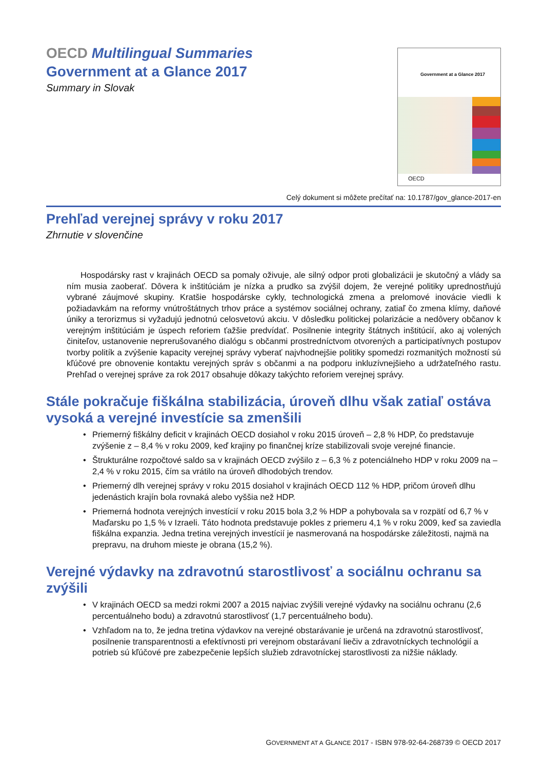OECD Multilingual Summaries
Government at a Glance 2017
Summary in Slovak
Government at a Glance 2017
OECD
Celý dokument si môžete prečítať na: 10.1787/gov_glance-2017-en
Prehľad verejnej správy v roku 2017
Zhrnutie v slovenčine
Hospodársky rast v krajinách OECD sa pomaly oživuje, ale silný odpor proti globalizácii je skutočný a vlády sa ním musia zaoberať. Dôvera k inštitúciám je nízka a prudko sa zvýšil dojem, že verejné politiky uprednostňujú vybrané záujmové skupiny. Kratšie hospodárske cykly, technologická zmena a prelomové inovácie viedli k požiadavkám na reformy vnútroštátnych trhov práce a systémov sociálnej ochrany, zatiaľ čo zmena klímy, daňové úniky a terorizmus si vyžadujú jednotnú celosvetovú akciu. V dôsledku politickej polarizácie a nedôvery občanov k verejným inštitúciám je úspech reforiem ťažšie predvídať. Posilnenie integrity štátnych inštitúcií, ako aj volených činiteľov, ustanovenie neprerušovaného dialógu s občanmi prostredníctvom otvorených a participatívnych postupov tvorby politík a zvýšenie kapacity verejnej správy vyberať najvhodnejšie politiky spomedzi rozmanitých možností sú kľúčové pre obnovenie kontaktu verejných správ s občanmi a na podporu inkluzívnejšieho a udržateľného rastu. Prehľad o verejnej správe za rok 2017 obsahuje dôkazy takýchto reforiem verejnej správy.
Stále pokračuje fiškálna stabilizácia, úroveň dlhu však zatiaľ ostáva vysoká a verejné investície sa zmenšili
• Priemerný fiškálny deficit v krajinách OECD dosiahol v roku 2015 úroveň – 2,8 % HDP, čo predstavuje zvýšenie z – 8,4 % v roku 2009, keď krajiny po finančnej kríze stabilizovali svoje verejné financie.
• Štrukturálne rozpočtové saldo sa v krajinách OECD zvýšilo z – 6,3 % z potenciálneho HDP v roku 2009 na – 2,4 % v roku 2015, čím sa vrátilo na úroveň dlhodobých trendov.
• Priemerný dlh verejnej správy v roku 2015 dosiahol v krajinách OECD 112 % HDP, pričom úroveň dlhu jedenástich krajín bola rovnaká alebo vyššia než HDP.
• Priemerná hodnota verejných investícií v roku 2015 bola 3,2 % HDP a pohybovala sa v rozpätí od 6,7 % v Maďarsku po 1,5 % v Izraeli. Táto hodnota predstavuje pokles z priemeru 4,1 % v roku 2009, keď sa zaviedla fiškálna expanzia. Jedna tretina verejných investícií je nasmerovaná na hospodárske záležitosti, najmä na prepravu, na druhom mieste je obrana (15,2 %).
Verejné výdavky na zdravotnú starostlivosť a sociálnu ochranu sa zvýšili
• V krajinách OECD sa medzi rokmi 2007 a 2015 najviac zvýšili verejné výdavky na sociálnu ochranu (2,6 percentuálneho bodu) a zdravotnú starostlivosť (1,7 percentuálneho bodu).
• Vzhľadom na to, že jedna tretina výdavkov na verejné obstarávanie je určená na zdravotnú starostlivosť, posilnenie transparentnosti a efektívnosti pri verejnom obstarávaní liečiv a zdravotníckych technológií a potrieb sú kľúčové pre zabezpečenie lepších služieb zdravotníckej starostlivosti za nižšie náklady.
GOVERNMENT AT A GLANCE 2017 - ISBN 978-92-64-268739 © OECD 2017